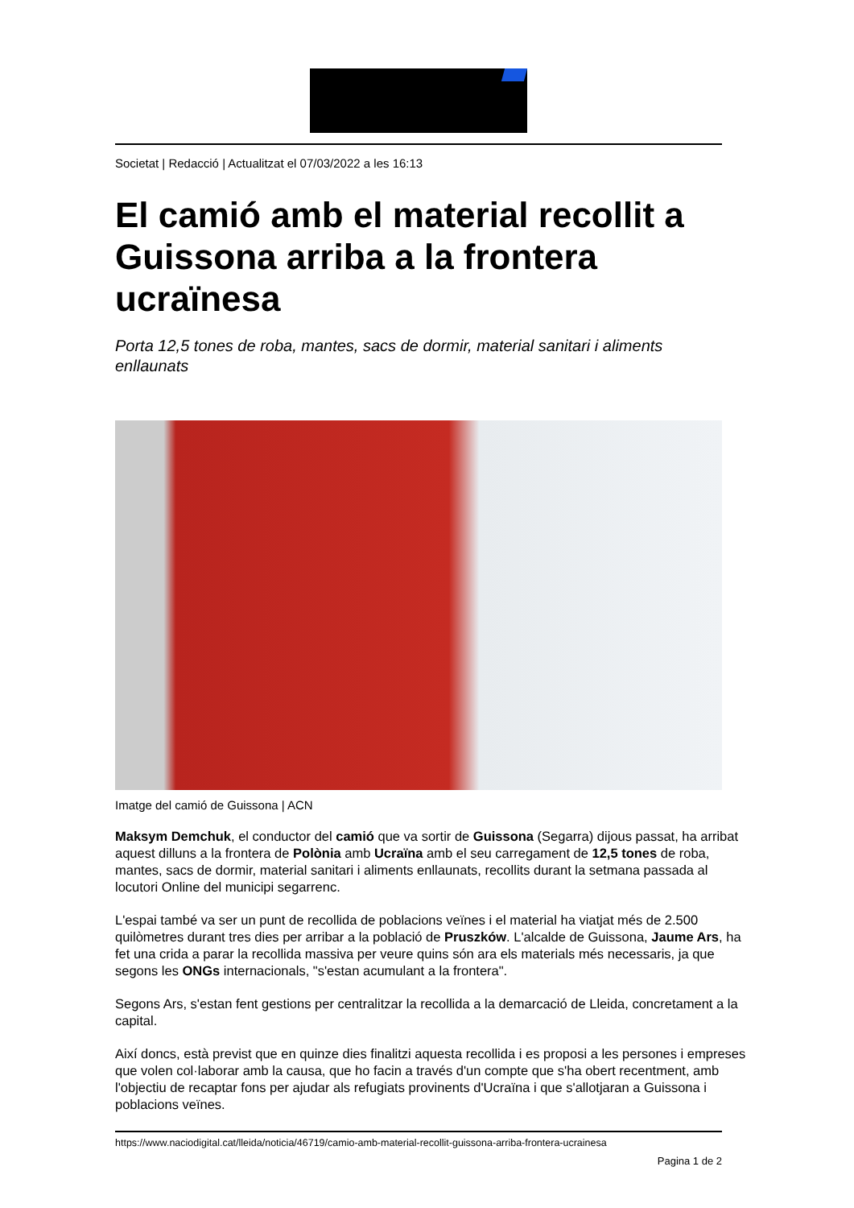Societat | Redacció | Actualitzat el 07/03/2022 a les 16:13
El camió amb el material recollit a Guissona arriba a la frontera ucraïnesa
Porta 12,5 tones de roba, mantes, sacs de dormir, material sanitari i aliments enllaunats
Imatge del camió de Guissona | ACN
Maksym Demchuk, el conductor del camió que va sortir de Guissona (Segarra) dijous passat, ha arribat aquest dilluns a la frontera de Polònia amb Ucraïna amb el seu carregament de 12,5 tones de roba, mantes, sacs de dormir, material sanitari i aliments enllaunats, recollits durant la setmana passada al locutori Online del municipi segarrenc.
L'espai també va ser un punt de recollida de poblacions veïnes i el material ha viatjat més de 2.500 quilòmetres durant tres dies per arribar a la població de Pruszków. L'alcalde de Guissona, Jaume Ars, ha fet una crida a parar la recollida massiva per veure quins són ara els materials més necessaris, ja que segons les ONGs internacionals, "s'estan acumulant a la frontera".
Segons Ars, s'estan fent gestions per centralitzar la recollida a la demarcació de Lleida, concretament a la capital.
Així doncs, està previst que en quinze dies finalitzi aquesta recollida i es proposi a les persones i empreses que volen col·laborar amb la causa, que ho facin a través d'un compte que s'ha obert recentment, amb l'objectiu de recaptar fons per ajudar als refugiats provinents d'Ucraïna i que s'allotjaran a Guissona i poblacions veïnes.
https://www.naciodigital.cat/lleida/noticia/46719/camio-amb-material-recollit-guissona-arriba-frontera-ucrainesa
Pagina 1 de 2